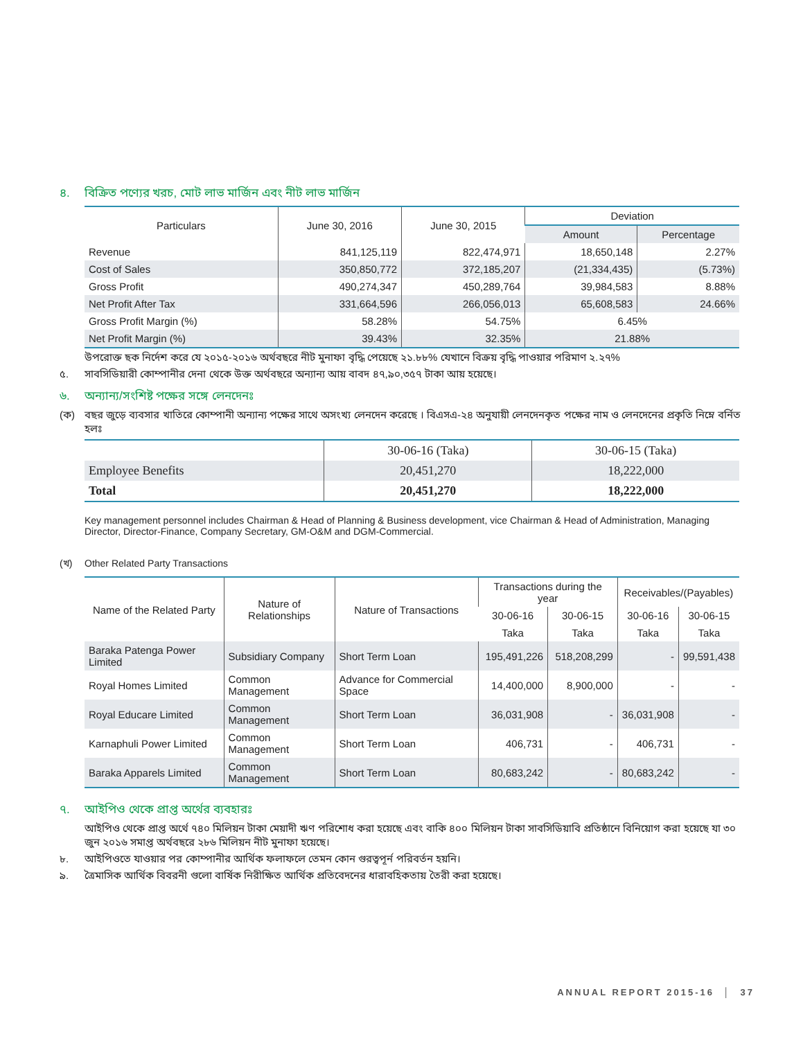৪. বিক্রিত পণ্যের খরচ, মোট লাভ মার্জিন এবং নীট লাভ মার্জিন
| Particulars | June 30, 2016 | June 30, 2015 | Deviation | |
| --- | --- | --- | --- | --- |
| | | | Amount | Percentage |
| Revenue | 841,125,119 | 822,474,971 | 18,650,148 | 2.27% |
| Cost of Sales | 350,850,772 | 372,185,207 | (21,334,435) | (5.73%) |
| Gross Profit | 490,274,347 | 450,289,764 | 39,984,583 | 8.88% |
| Net Profit After Tax | 331,664,596 | 266,056,013 | 65,608,583 | 24.66% |
| Gross Profit Margin (%) | 58.28% | 54.75% | 6.45% | |
| Net Profit Margin (%) | 39.43% | 32.35% | 21.88% | |
উপরোক্ত ছক নির্দেশ করে যে ২০১৫-২০১৬ অর্থবছরে নীট মুনাফা বৃদ্ধি পেয়েছে ২১.৮৮% যেখানে বিক্রয় বৃদ্ধি পাওয়ার পরিমাণ ২.২৭%
৫. সাবসিডিয়ারী কোম্পানীর দেনা থেকে উক্ত অর্থবছরে অন্যান্য আয় বাবদ ৪৭,৯০,৩৫৭ টাকা আয় হয়েছে।
৬. অন্যান্য/সংশিষ্ট পক্ষের সঙ্গে লেনদেনঃ
(ক) বছর জুড়ে ব্যবসার খাতিরে কোম্পানী অন্যান্য পক্ষের সাথে অসংখ্য লেনদেন করেছে । বিএসএ-২৪ অনুযায়ী লেনদেনকৃত পক্ষের নাম ও লেনদেনের প্রকৃতি নিম্নে বর্নিত হলঃ
| | 30-06-16 (Taka) | 30-06-15 (Taka) |
| --- | --- | --- |
| Employee Benefits | 20,451,270 | 18,222,000 |
| Total | 20,451,270 | 18,222,000 |
Key management personnel includes Chairman & Head of Planning & Business development, vice Chairman & Head of Administration, Managing Director, Director-Finance, Company Secretary, GM-O&M and DGM-Commercial.
(খ) Other Related Party Transactions
| Name of the Related Party | Nature of Relationships | Nature of Transactions | Transactions during the year | | Receivables/(Payables) | |
| --- | --- | --- | --- | --- | --- | --- |
| | | | 30-06-16 | 30-06-15 | 30-06-16 | 30-06-15 |
| | | | Taka | Taka | Taka | Taka |
| Baraka Patenga Power Limited | Subsidiary Company | Short Term Loan | 195,491,226 | 518,208,299 | - | 99,591,438 |
| Royal Homes Limited | Common Management | Advance for Commercial Space | 14,400,000 | 8,900,000 | - | - |
| Royal Educare Limited | Common Management | Short Term Loan | 36,031,908 | - | 36,031,908 | - |
| Karnaphuli Power Limited | Common Management | Short Term Loan | 406,731 | - | 406,731 | - |
| Baraka Apparels Limited | Common Management | Short Term Loan | 80,683,242 | - | 80,683,242 | - |
৭. আইপিও থেকে প্রাপ্ত অর্থের ব্যবহারঃ
আইপিও থেকে প্রাপ্ত অর্থে ৭৪০ মিলিয়ন টাকা মেয়াদী ঋণ পরিশোধ করা হয়েছে এবং বাকি ৪০০ মিলিয়ন টাকা সাবসিডিয়াবি প্রতিষ্ঠানে বিনিয়োগ করা হয়েছে যা ৩০ জুন ২০১৬ সমাপ্ত অর্থবছরে ২৮৬ মিলিয়ন নীট মুনাফা হয়েছে।
৮. আইপিওতে যাওয়ার পর কোম্পানীর আর্থিক ফলাফলে তেমন কোন গুরত্বপূর্ন পরিবর্তন হয়নি।
৯. ত্রৈমাসিক আর্থিক বিবরনী গুলো বার্ষিক নিরীক্ষিত আর্থিক প্রতিবেদনের ধারাবহিকতায় তৈরী করা হয়েছে।
ANNUAL REPORT 2015-16 │ 37